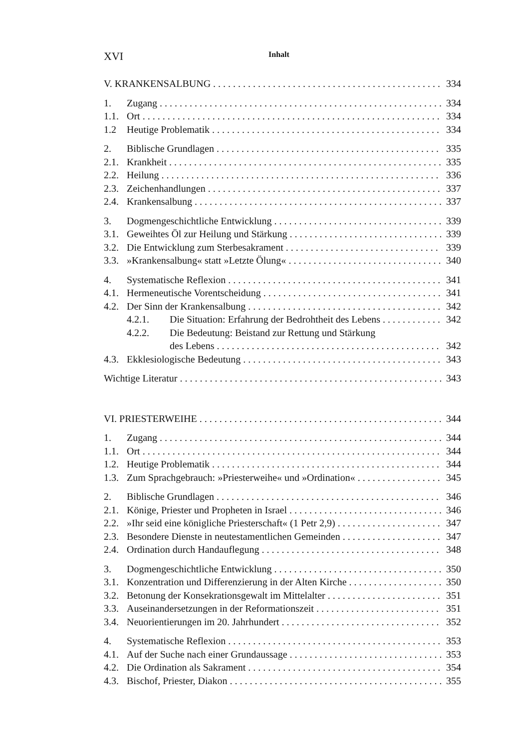XVI Inhalt
V. KRANKENSALBUNG 334
1. Zugang 334
1.1. Ort 334
1.2 Heutige Problematik 334
2. Biblische Grundlagen 335
2.1. Krankheit 335
2.2. Heilung 336
2.3. Zeichenhandlungen 337
2.4. Krankensalbung 337
3. Dogmengeschichtliche Entwicklung 339
3.1. Geweihtes Öl zur Heilung und Stärkung 339
3.2. Die Entwicklung zum Sterbesakrament 339
3.3. »Krankensalbung« statt »Letzte Ölung« 340
4. Systematische Reflexion 341
4.1. Hermeneutische Vorentscheidung 341
4.2. Der Sinn der Krankensalbung 342
4.2.1. Die Situation: Erfahrung der Bedrohtheit des Lebens 342
4.2.2. Die Bedeutung: Beistand zur Rettung und Stärkung
des Lebens 342
4.3. Ekklesiologische Bedeutung 343
Wichtige Literatur 343
VI. PRIESTERWEIHE 344
1. Zugang 344
1.1. Ort 344
1.2. Heutige Problematik 344
1.3. Zum Sprachgebrauch: »Priesterweihe« und »Ordination« 345
2. Biblische Grundlagen 346
2.1. Könige, Priester und Propheten in Israel 346
2.2. »Ihr seid eine königliche Priesterschaft« (1 Petr 2,9) 347
2.3. Besondere Dienste in neutestamentlichen Gemeinden 347
2.4. Ordination durch Handauflegung 348
3. Dogmengeschichtliche Entwicklung 350
3.1. Konzentration und Differenzierung in der Alten Kirche 350
3.2. Betonung der Konsekrationsgewalt im Mittelalter 351
3.3. Auseinandersetzungen in der Reformationszeit 351
3.4. Neuorientierungen im 20. Jahrhundert 352
4. Systematische Reflexion 353
4.1. Auf der Suche nach einer Grundaussage 353
4.2. Die Ordination als Sakrament 354
4.3. Bischof, Priester, Diakon 355